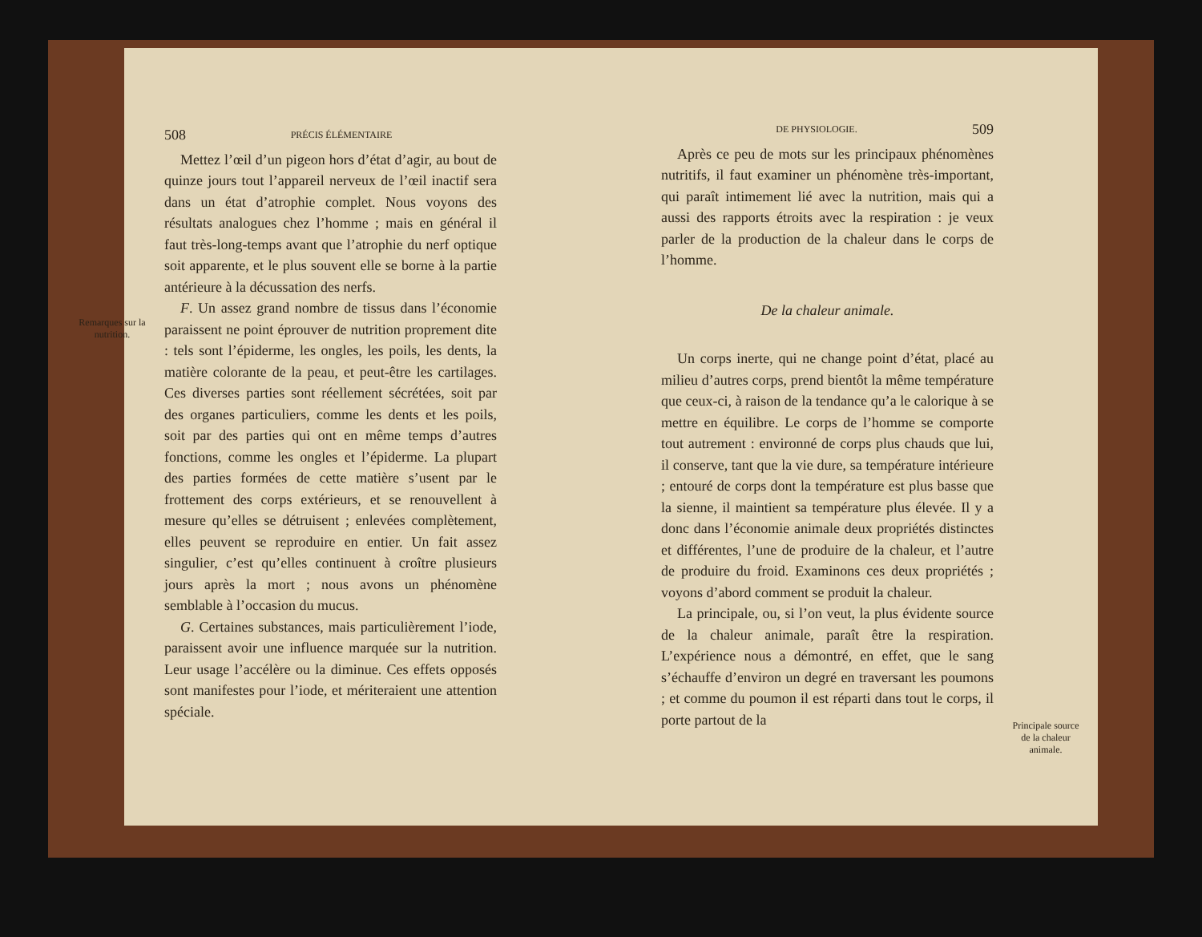Remarques sur la nutrition.
508 PRÉCIS ÉLÉMENTAIRE
Mettez l’œil d’un pigeon hors d’état d’agir, au bout de quinze jours tout l’appareil nerveux de l’œil inactif sera dans un état d’atrophie complet. Nous voyons des résultats analogues chez l’homme ; mais en général il faut très-long-temps avant que l’atrophie du nerf optique soit apparente, et le plus souvent elle se borne à la partie antérieure à la décussation des nerfs.
F. Un assez grand nombre de tissus dans l’économie paraissent ne point éprouver de nutrition proprement dite : tels sont l’épiderme, les ongles, les poils, les dents, la matière colorante de la peau, et peut-être les cartilages. Ces diverses parties sont réellement sécrétées, soit par des organes particuliers, comme les dents et les poils, soit par des parties qui ont en même temps d’autres fonctions, comme les ongles et l’épiderme. La plupart des parties formées de cette matière s’usent par le frottement des corps extérieurs, et se renouvellent à mesure qu’elles se détruisent ; enlevées complètement, elles peuvent se reproduire en entier. Un fait assez singulier, c’est qu’elles continuent à croître plusieurs jours après la mort ; nous avons un phénomène semblable à l’occasion du mucus.
G. Certaines substances, mais particulièrement l’iode, paraissent avoir une influence marquée sur la nutrition. Leur usage l’accélère ou la diminue. Ces effets opposés sont manifestes pour l’iode, et mériteraient une attention spéciale.
DE PHYSIOLOGIE. 509
Après ce peu de mots sur les principaux phénomènes nutritifs, il faut examiner un phénomène très-important, qui paraît intimement lié avec la nutrition, mais qui a aussi des rapports étroits avec la respiration : je veux parler de la production de la chaleur dans le corps de l’homme.
De la chaleur animale.
Un corps inerte, qui ne change point d’état, placé au milieu d’autres corps, prend bientôt la même température que ceux-ci, à raison de la tendance qu’a le calorique à se mettre en équilibre. Le corps de l’homme se comporte tout autrement : environné de corps plus chauds que lui, il conserve, tant que la vie dure, sa température intérieure ; entouré de corps dont la température est plus basse que la sienne, il maintient sa température plus élevée. Il y a donc dans l’économie animale deux propriétés distinctes et différentes, l’une de produire de la chaleur, et l’autre de produire du froid. Examinons ces deux propriétés ; voyons d’abord comment se produit la chaleur.
La principale, ou, si l’on veut, la plus évidente source de la chaleur animale, paraît être la respiration. L’expérience nous a démontré, en effet, que le sang s’échauffe d’environ un degré en traversant les poumons ; et comme du poumon il est réparti dans tout le corps, il porte partout de la
Principale source de la chaleur animale.